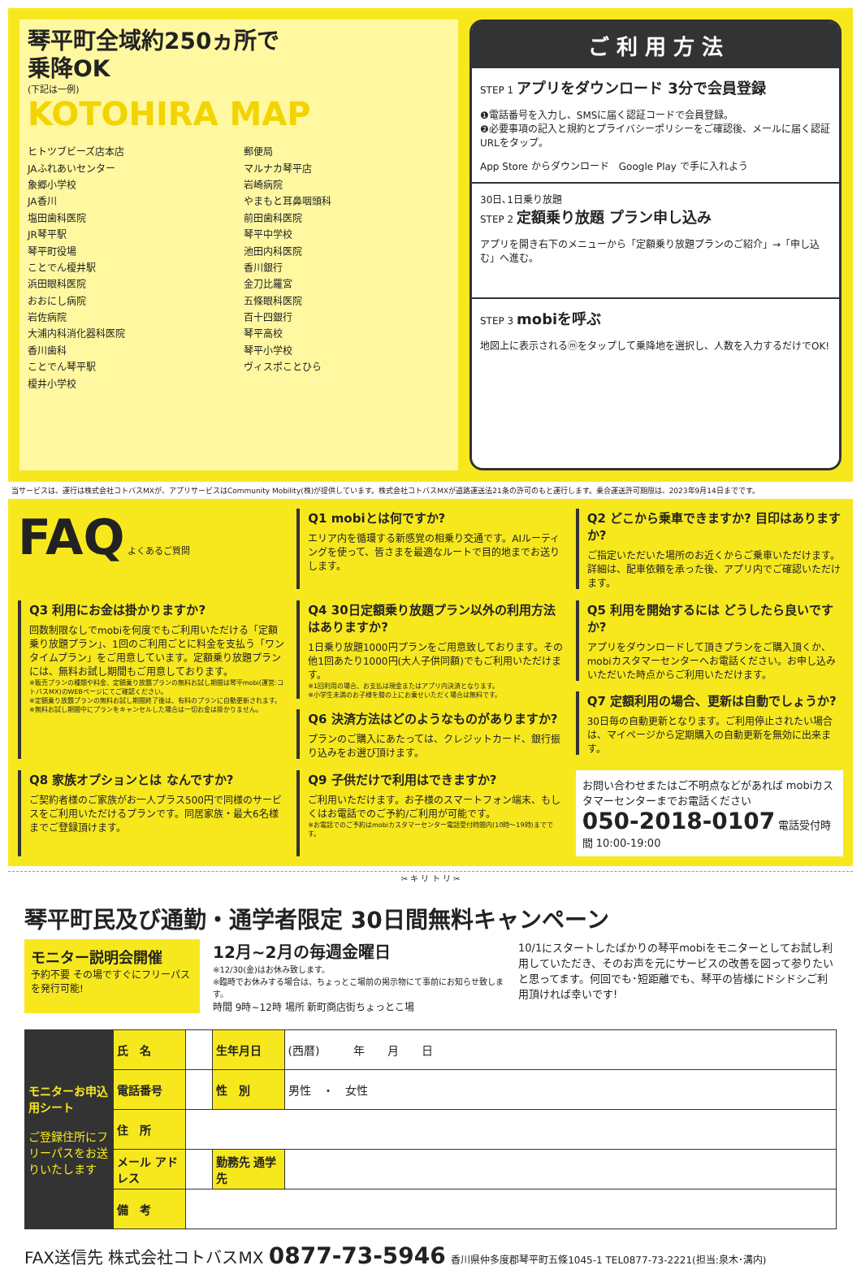琴平町全域約250ヵ所で
乗降OK
(下記は一例)
KOTOHIRA MAP
ヒトツブビーズ店本店
JAふれあいセンター
象郷小学校
JA香川
塩田歯科医院
JR琴平駅
琴平町役場
ことでん榎井駅
浜田眼科医院
おおにし病院
岩佐病院
大浦内科消化器科医院
香川歯科
ことでん琴平駅
榎井小学校
郵便局
マルナカ琴平店
岩崎病院
やまもと耳鼻咽頭科
前田歯科医院
琴平中学校
池田内科医院
香川銀行
金刀比羅宮
五條眼科医院
百十四銀行
琴平高校
琴平小学校
ヴィスポことひら
ご 利 用 方 法
STEP 1 アプリをダウンロード 3分で会員登録
❶電話番号を入力し、SMSに届く認証コードで会員登録。
❷必要事項の記入と規約とプライバシーポリシーをご確認後、メールに届く認証URLをタップ。
App Store からダウンロード　Google Play で手に入れよう
30日､1日乗り放題
STEP 2 定額乗り放題 プラン申し込み
アプリを開き右下のメニューから「定額乗り放題プランのご紹介」→「申し込む」へ進む。
STEP 3 mobiを呼ぶ
地図上に表示されるⓜをタップして乗降地を選択し、人数を入力するだけでOK!
当サービスは、運行は株式会社コトバスMXが、アプリサービスはCommunity Mobility(株)が提供しています。株式会社コトバスMXが道路運送法21条の許可のもと運行します。乗合運送許可期限は、2023年9月14日までです。
FAQ よくあるご質問
Q1 mobiとは何ですか?
エリア内を循環する新感覚の相乗り交通です。AIルーティングを使って、皆さまを最適なルートで目的地までお送りします。
Q2 どこから乗車できますか? 目印はありますか?
ご指定いただいた場所のお近くからご乗車いただけます。詳細は、配車依頼を承った後、アプリ内でご確認いただけます。
Q3 利用にお金は掛かりますか?
回数制限なしでmobiを何度でもご利用いただける「定額乗り放題プラン」、1回のご利用ごとに料金を支払う「ワンタイムプラン」をご用意しています。定額乗り放題プランには、無料お試し期間もご用意しております。
※販売プランの種類や料金、定額乗り放題プランの無料お試し期間は琴平mobi(運営:コトバスMX)のWEBページにてご確認ください。
※定額乗り放題プランの無料お試し期間終了後は、有料のプランに自動更新されます。
※無料お試し期間中にプランをキャンセルした場合は一切お金は掛かりません。
Q4 30日定額乗り放題プラン以外の利用方法はありますか?
1日乗り放題1000円プランをご用意致しております。その他1回あたり1000円(大人子供同額)でもご利用いただけます。
※1回利用の場合、お支払は現金またはアプリ内決済となります。
※小学生未満のお子様を膝の上にお乗せいただく場合は無料です。
Q6 決済方法はどのようなものがありますか?
プランのご購入にあたっては、クレジットカード、銀行振り込みをお選び頂けます。
Q5 利用を開始するには どうしたら良いですか?
アプリをダウンロードして頂きプランをご購入頂くか、mobiカスタマーセンターへお電話ください。お申し込みいただいた時点からご利用いただけます。
Q7 定額利用の場合、更新は自動でしょうか?
30日毎の自動更新となります。ご利用停止されたい場合は、マイページから定期購入の自動更新を無効に出来ます。
Q8 家族オプションとは なんですか?
ご契約者様のご家族がお一人プラス500円で同様のサービスをご利用いただけるプランです。同居家族・最大6名様までご登録頂けます。
Q9 子供だけで利用はできますか?
ご利用いただけます。お子様のスマートフォン端末、もしくはお電話でのご予約/ご利用が可能です。
※お電話でのご予約はmobiカスタマーセンター電話受付時間内(10時～19時)までです。
お問い合わせまたはご不明点などがあれば mobiカスタマーセンターまでお電話ください
050-2018-0107 電話受付時間 10:00-19:00
✂ キ リ ト リ ✂
琴平町民及び通勤・通学者限定 30日間無料キャンペーン
モニター説明会開催
予約不要 その場ですぐにフリーパスを発行可能!
12月~2月の毎週金曜日
※12/30(金)はお休み致します。
※臨時でお休みする場合は、ちょっとこ場前の掲示物にて事前にお知らせ致します。
時間 9時~12時 場所 新町商店街ちょっとこ場
10/1にスタートしたばかりの琴平mobiをモニターとしてお試し利用していただき、そのお声を元にサービスの改善を図って参りたいと思ってます。何回でも･短距離でも、琴平の皆様にドシドシご利用頂ければ幸いです!
| モニターお申込用シート ご登録住所にフリーパスをお送りいたします | 氏 名 | | 生年月日 | (西暦) 年 月 日 |
| | 電話番号 | | 性 別 | 男性 ・ 女性 |
| | 住 所 | | | |
| | メール アドレス | | 勤務先 通学先 | |
| | 備 考 | | | |
FAX送信先 株式会社コトバスMX 0877-73-5946 香川県仲多度郡琴平町五條1045-1 TEL0877-73-2221(担当:泉木･溝内)